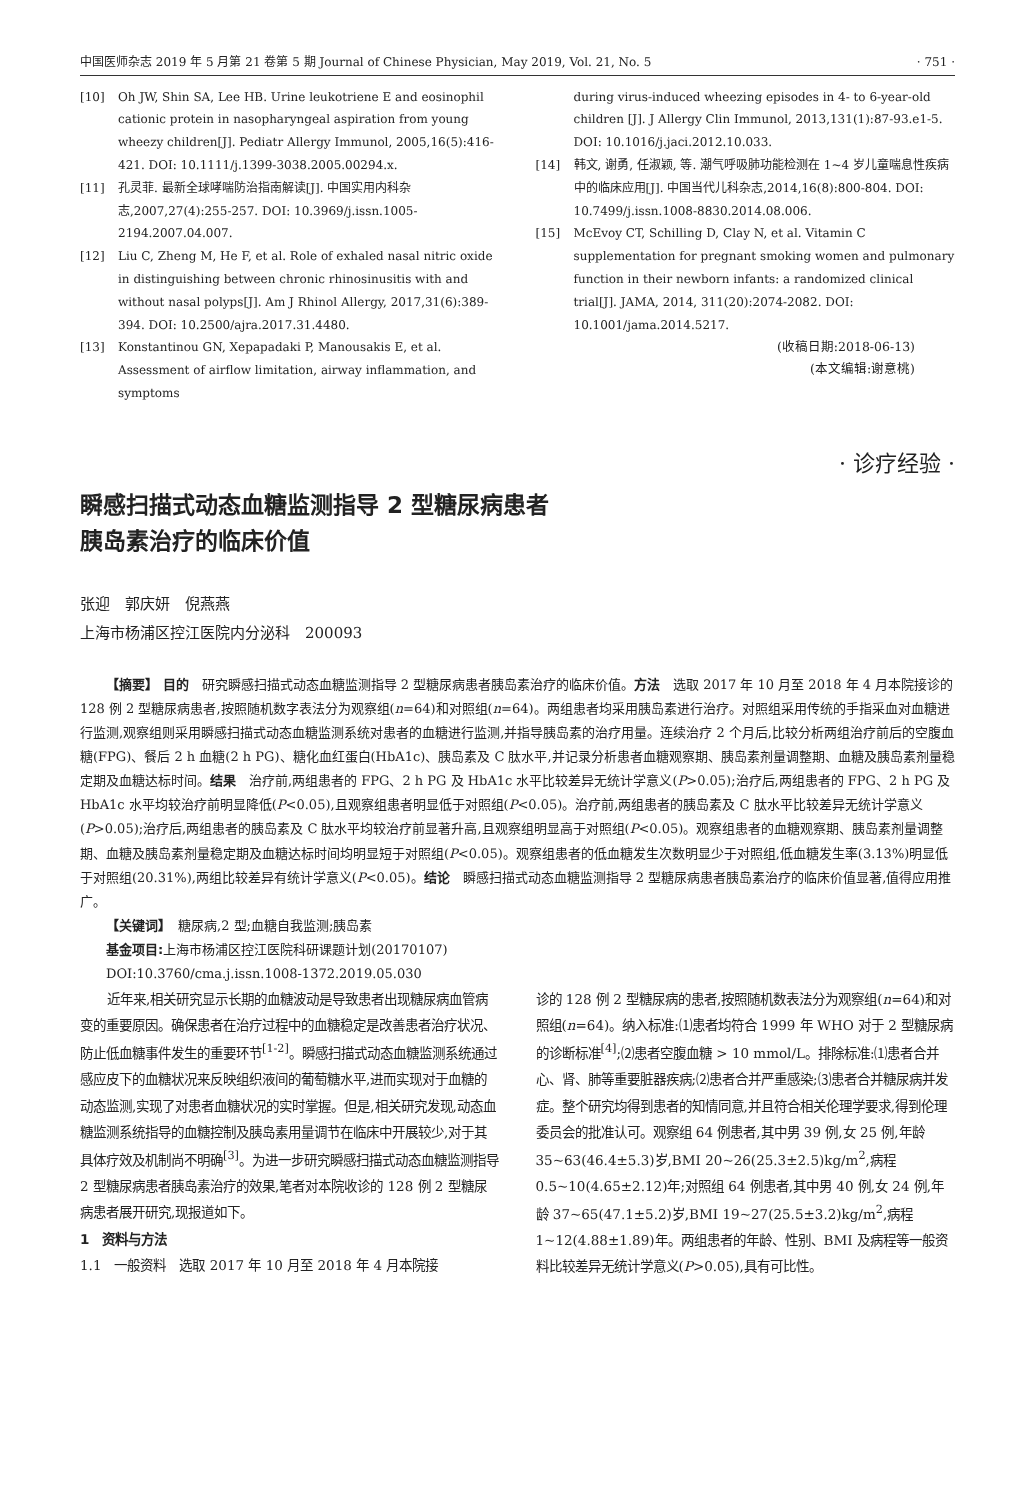中国医师杂志 2019 年 5 月第 21 卷第 5 期 Journal of Chinese Physician, May 2019, Vol. 21, No. 5 · 751 ·
[10] Oh JW, Shin SA, Lee HB. Urine leukotriene E and eosinophil cationic protein in nasopharyngeal aspiration from young wheezy children[J]. Pediatr Allergy Immunol, 2005,16(5):416-421. DOI: 10.1111/j.1399-3038.2005.00294.x.
[11] 孔灵菲. 最新全球哮喘防治指南解读[J]. 中国实用内科杂志,2007,27(4):255-257. DOI: 10.3969/j.issn.1005-2194.2007.04.007.
[12] Liu C, Zheng M, He F, et al. Role of exhaled nasal nitric oxide in distinguishing between chronic rhinosinusitis with and without nasal polyps[J]. Am J Rhinol Allergy, 2017,31(6):389-394. DOI: 10.2500/ajra.2017.31.4480.
[13] Konstantinou GN, Xepapadaki P, Manousakis E, et al. Assessment of airflow limitation, airway inflammation, and symptoms
during virus-induced wheezing episodes in 4- to 6-year-old children [J]. J Allergy Clin Immunol, 2013,131(1):87-93.e1-5. DOI: 10.1016/j.jaci.2012.10.033.
[14] 韩文, 谢勇, 任淑颖, 等. 潮气呼吸肺功能检测在 1~4 岁儿童喘息性疾病中的临床应用[J]. 中国当代儿科杂志,2014,16(8):800-804. DOI: 10.7499/j.issn.1008-8830.2014.08.006.
[15] McEvoy CT, Schilling D, Clay N, et al. Vitamin C supplementation for pregnant smoking women and pulmonary function in their newborn infants: a randomized clinical trial[J]. JAMA, 2014, 311(20):2074-2082. DOI: 10.1001/jama.2014.5217.
(收稿日期:2018-06-13)
(本文编辑:谢意桃)
· 诊疗经验 ·
瞬感扫描式动态血糖监测指导 2 型糖尿病患者
胰岛素治疗的临床价值
张迎　郭庆妍　倪燕燕
上海市杨浦区控江医院内分泌科　200093
【摘要】 目的　研究瞬感扫描式动态血糖监测指导 2 型糖尿病患者胰岛素治疗的临床价值。方法　选取 2017 年 10 月至 2018 年 4 月本院接诊的 128 例 2 型糖尿病患者,按照随机数字表法分为观察组(n=64)和对照组(n=64)。两组患者均采用胰岛素进行治疗。对照组采用传统的手指采血对血糖进行监测,观察组则采用瞬感扫描式动态血糖监测系统对患者的血糖进行监测,并指导胰岛素的治疗用量。连续治疗 2 个月后,比较分析两组治疗前后的空腹血糖(FPG)、餐后 2 h 血糖(2 h PG)、糖化血红蛋白(HbA1c)、胰岛素及 C 肽水平,并记录分析患者血糖观察期、胰岛素剂量调整期、血糖及胰岛素剂量稳定期及血糖达标时间。结果　治疗前,两组患者的 FPG、2 h PG 及 HbA1c 水平比较差异无统计学意义(P>0.05);治疗后,两组患者的 FPG、2 h PG 及 HbA1c 水平均较治疗前明显降低(P<0.05),且观察组患者明显低于对照组(P<0.05)。治疗前,两组患者的胰岛素及 C 肽水平比较差异无统计学意义(P>0.05);治疗后,两组患者的胰岛素及 C 肽水平均较治疗前显著升高,且观察组明显高于对照组(P<0.05)。观察组患者的血糖观察期、胰岛素剂量调整期、血糖及胰岛素剂量稳定期及血糖达标时间均明显短于对照组(P<0.05)。观察组患者的低血糖发生次数明显少于对照组,低血糖发生率(3.13%)明显低于对照组(20.31%),两组比较差异有统计学意义(P<0.05)。结论　瞬感扫描式动态血糖监测指导 2 型糖尿病患者胰岛素治疗的临床价值显著,值得应用推广。
【关键词】　糖尿病,2 型;血糖自我监测;胰岛素
基金项目: 上海市杨浦区控江医院科研课题计划(20170107)
DOI:10.3760/cma.j.issn.1008-1372.2019.05.030
近年来,相关研究显示长期的血糖波动是导致患者出现糖尿病血管病变的重要原因。确保患者在治疗过程中的血糖稳定是改善患者治疗状况、防止低血糖事件发生的重要环节<sup>[1-2]</sup>。瞬感扫描式动态血糖监测系统通过感应皮下的血糖状况来反映组织液间的葡萄糖水平,进而实现对于血糖的动态监测,实现了对患者血糖状况的实时掌握。但是,相关研究发现,动态血糖监测系统指导的血糖控制及胰岛素用量调节在临床中开展较少,对于其具体疗效及机制尚不明确<sup>[3]</sup>。为进一步研究瞬感扫描式动态血糖监测指导 2 型糖尿病患者胰岛素治疗的效果,笔者对本院收诊的 128 例 2 型糖尿病患者展开研究,现报道如下。
1　资料与方法
1.1　一般资料　选取 2017 年 10 月至 2018 年 4 月本院接
诊的 128 例 2 型糖尿病的患者,按照随机数表法分为观察组(n=64)和对照组(n=64)。纳入标准:⑴患者均符合 1999 年 WHO 对于 2 型糖尿病的诊断标准<sup>[4]</sup>;⑵患者空腹血糖 > 10 mmol/L。排除标准:⑴患者合并心、肾、肺等重要脏器疾病;⑵患者合并严重感染;⑶患者合并糖尿病并发症。整个研究均得到患者的知情同意,并且符合相关伦理学要求,得到伦理委员会的批准认可。观察组 64 例患者,其中男 39 例,女 25 例,年龄 35~63(46.4±5.3)岁,BMI 20~26(25.3±2.5)kg/m<sup>2</sup>,病程 0.5~10(4.65±2.12)年;对照组 64 例患者,其中男 40 例,女 24 例,年龄 37~65(47.1±5.2)岁,BMI 19~27(25.5±3.2)kg/m<sup>2</sup>,病程 1~12(4.88±1.89)年。两组患者的年龄、性别、BMI 及病程等一般资料比较差异无统计学意义(P>0.05),具有可比性。